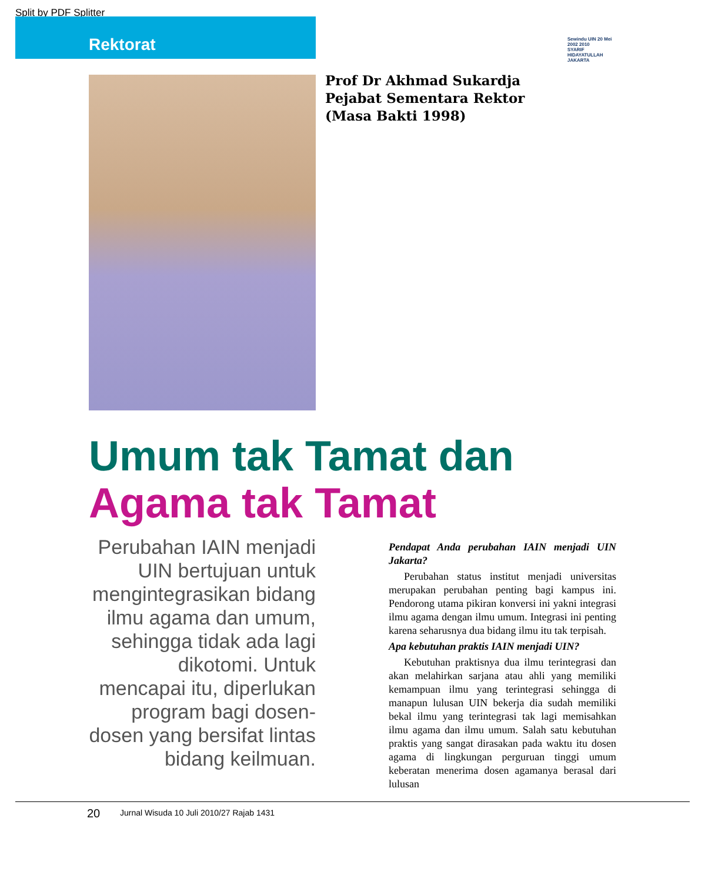Split by PDF Splitter
Rektorat
Sewindu UIN 20 Mei 2002 2010
SYARIF HIDAYATULLAH JAKARTA
Prof Dr Akhmad Sukardja
Pejabat Sementara Rektor
(Masa Bakti 1998)
Umum tak Tamat dan
Agama tak Tamat
Perubahan IAIN menjadi UIN bertujuan untuk mengintegrasikan bidang ilmu agama dan umum, sehingga tidak ada lagi dikotomi. Untuk mencapai itu, diperlukan program bagi dosen-dosen yang bersifat lintas bidang keilmuan.
Pendapat Anda perubahan IAIN menjadi UIN Jakarta?
Perubahan status institut menjadi universitas merupakan perubahan penting bagi kampus ini. Pendorong utama pikiran konversi ini yakni integrasi ilmu agama dengan ilmu umum. Integrasi ini penting karena seharusnya dua bidang ilmu itu tak terpisah.
Apa kebutuhan praktis IAIN menjadi UIN?
Kebutuhan praktisnya dua ilmu terintegrasi dan akan melahirkan sarjana atau ahli yang memiliki kemampuan ilmu yang terintegrasi sehingga di manapun lulusan UIN bekerja dia sudah memiliki bekal ilmu yang terintegrasi tak lagi memisahkan ilmu agama dan ilmu umum. Salah satu kebutuhan praktis yang sangat dirasakan pada waktu itu dosen agama di lingkungan perguruan tinggi umum keberatan menerima dosen agamanya berasal dari lulusan
20 Jurnal Wisuda 10 Juli 2010/27 Rajab 1431